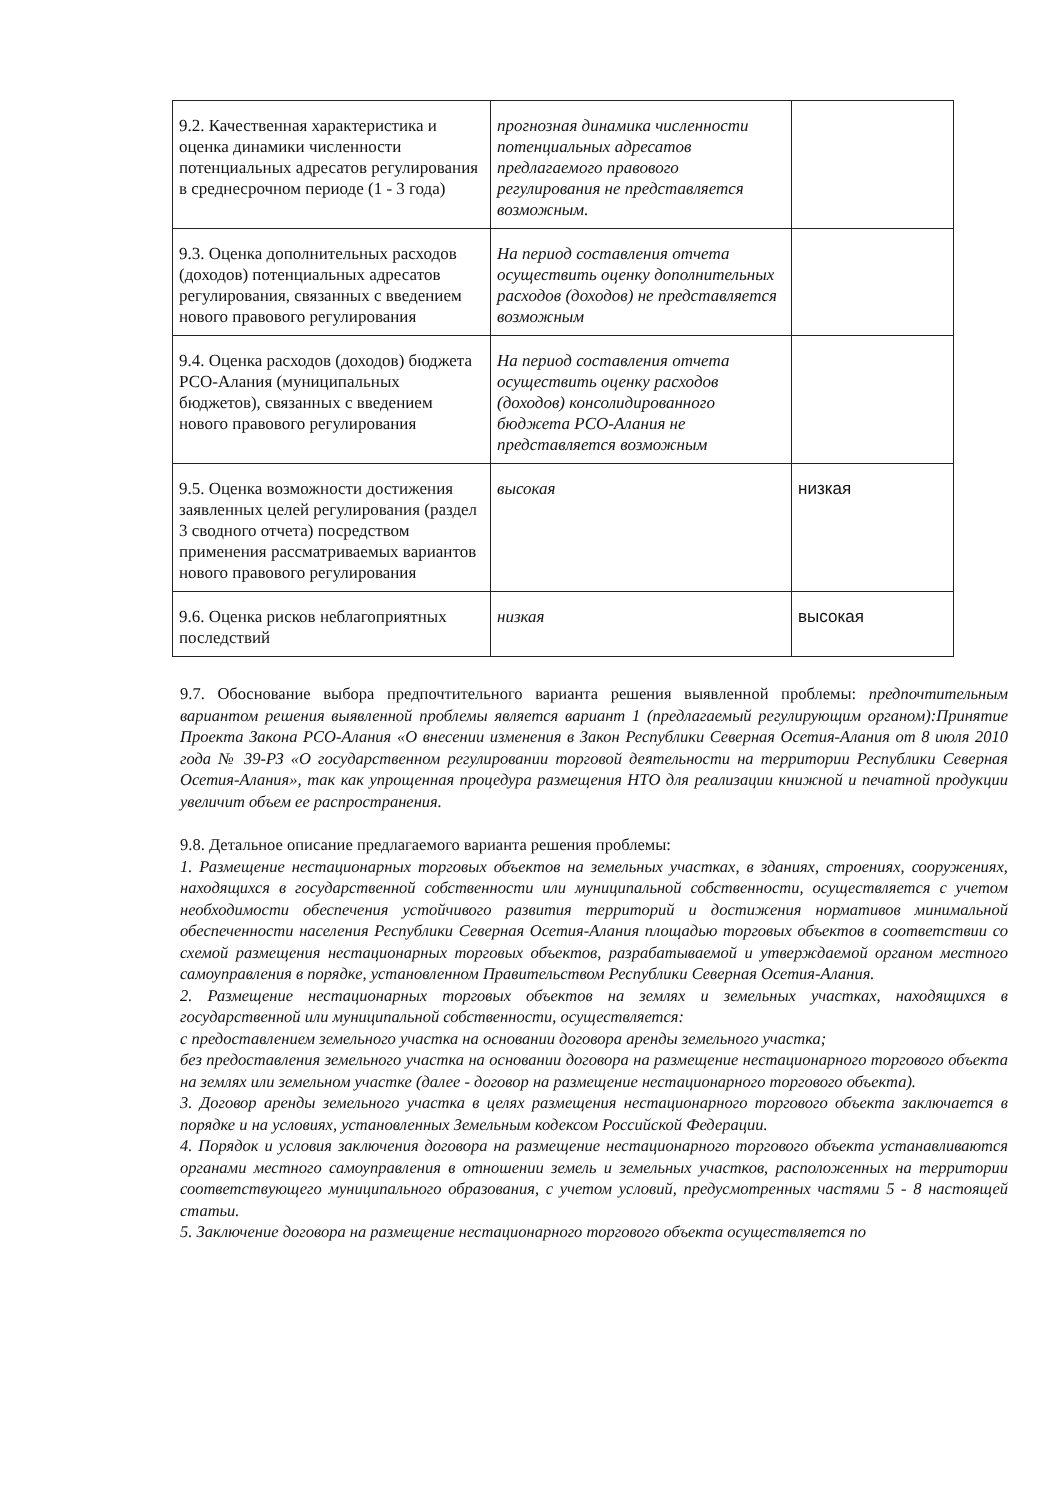| 9.2. Качественная характеристика и оценка динамики численности потенциальных адресатов регулирования в среднесрочном периоде (1 - 3 года) | прогнозная динамика численности потенциальных адресатов предлагаемого правового регулирования не представляется возможным. | |
| 9.3. Оценка дополнительных расходов (доходов) потенциальных адресатов регулирования, связанных с введением нового правового регулирования | На период составления отчета осуществить оценку дополнительных расходов (доходов) не представляется возможным | |
| 9.4. Оценка расходов (доходов) бюджета РСО-Алания (муниципальных бюджетов), связанных с введением нового правового регулирования | На период составления отчета осуществить оценку расходов (доходов) консолидированного бюджета РСО-Алания не представляется возможным | |
| 9.5. Оценка возможности достижения заявленных целей регулирования (раздел 3 сводного отчета) посредством применения рассматриваемых вариантов нового правового регулирования | высокая | низкая |
| 9.6. Оценка рисков неблагоприятных последствий | низкая | высокая |
9.7. Обоснование выбора предпочтительного варианта решения выявленной проблемы: предпочтительным вариантом решения выявленной проблемы является вариант 1 (предлагаемый регулирующим органом):Принятие Проекта Закона РСО-Алания «О внесении изменения в Закон Республики Северная Осетия-Алания от 8 июля 2010 года № 39-РЗ «О государственном регулировании торговой деятельности на территории Республики Северная Осетия-Алания», так как упрощенная процедура размещения НТО для реализации книжной и печатной продукции увеличит объем ее распространения.
9.8. Детальное описание предлагаемого варианта решения проблемы:
1. Размещение нестационарных торговых объектов на земельных участках, в зданиях, строениях, сооружениях, находящихся в государственной собственности или муниципальной собственности, осуществляется с учетом необходимости обеспечения устойчивого развития территорий и достижения нормативов минимальной обеспеченности населения Республики Северная Осетия-Алания площадью торговых объектов в соответствии со схемой размещения нестационарных торговых объектов, разрабатываемой и утверждаемой органом местного самоуправления в порядке, установленном Правительством Республики Северная Осетия-Алания.
2. Размещение нестационарных торговых объектов на землях и земельных участках, находящихся в государственной или муниципальной собственности, осуществляется:
с предоставлением земельного участка на основании договора аренды земельного участка;
без предоставления земельного участка на основании договора на размещение нестационарного торгового объекта на землях или земельном участке (далее - договор на размещение нестационарного торгового объекта).
3. Договор аренды земельного участка в целях размещения нестационарного торгового объекта заключается в порядке и на условиях, установленных Земельным кодексом Российской Федерации.
4. Порядок и условия заключения договора на размещение нестационарного торгового объекта устанавливаются органами местного самоуправления в отношении земель и земельных участков, расположенных на территории соответствующего муниципального образования, с учетом условий, предусмотренных частями 5 - 8 настоящей статьи.
5. Заключение договора на размещение нестационарного торгового объекта осуществляется по